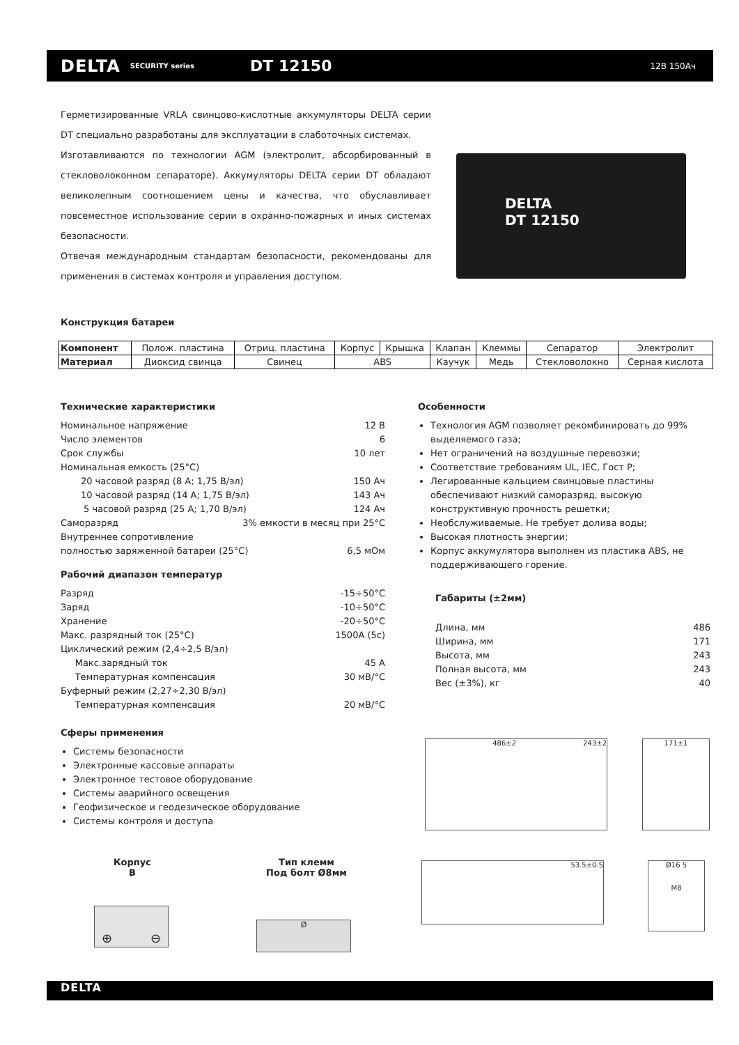DELTA SECURITY series DT 12150 12В 150Ач
Герметизированные VRLA свинцово-кислотные аккумуляторы DELTA серии DT специально разработаны для эксплуатации в слаботочных системах.
Изготавливаются по технологии AGM (электролит, абсорбированный в стекловолоконном сепараторе). Аккумуляторы DELTA серии DT обладают великолепным соотношением цены и качества, что обуславливает повсеместное использование серии в охранно-пожарных и иных системах безопасности.
Отвечая международным стандартам безопасности, рекомендованы для применения в системах контроля и управления доступом.
DELTA
DT 12150
Конструкция батареи
| Компонент | Полож. пластина | Отриц. пластина | Корпус | Крышка | Клапан | Клеммы | Сепаратор | Электролит |
| Материал | Диоксид свинца | Свинец | ABS | | Каучук | Медь | Стекловолокно | Серная кислота |
Технические характеристики
Номинальное напряжение 12 В
Число элементов 6
Срок службы 10 лет
Номинальная емкость (25°С)
20 часовой разряд (8 А; 1,75 В/эл) 150 Ач
10 часовой разряд (14 А; 1,75 В/эл) 143 Ач
5 часовой разряд (25 А; 1,70 В/эл) 124 Ач
Саморазряд 3% емкости в месяц при 25°С
Внутреннее сопротивление
полностью заряженной батареи (25°С) 6,5 мОм
Рабочий диапазон температур
Разряд -15÷50°С
Заряд -10÷50°С
Хранение -20÷50°С
Макс. разрядный ток (25°С) 1500А (5с)
Циклический режим (2,4÷2,5 В/эл)
Макс.зарядный ток 45 А
Температурная компенсация 30 мВ/°С
Буферный режим (2,27÷2,30 В/эл)
Температурная компенсация 20 мВ/°С
Сферы применения
Системы безопасности
Электронные кассовые аппараты
Электронное тестовое оборудование
Системы аварийного освещения
Геофизическое и геодезическое оборудование
Системы контроля и доступа
Особенности
Технология AGM позволяет рекомбинировать до 99% выделяемого газа;
Нет ограничений на воздушные перевозки;
Соответствие требованиям UL, IEC, Гост Р;
Легированные кальцием свинцовые пластины обеспечивают низкий саморазряд, высокую конструктивную прочность решетки;
Необслуживаемые. Не требует долива воды;
Высокая плотность энергии;
Корпус аккумулятора выполнен из пластика ABS, не поддерживающего горение.
Габариты (±2мм)
Длина, мм 486
Ширина, мм 171
Высота, мм 243
Полная высота, мм 243
Вес (±3%), кг 40
486±2 243±2 171±1
53.5±0.5
Ø16 5
M8
Корпус
B
⊕ ⊖
Тип клемм
Под болт Ø8мм
Ø
DELTA